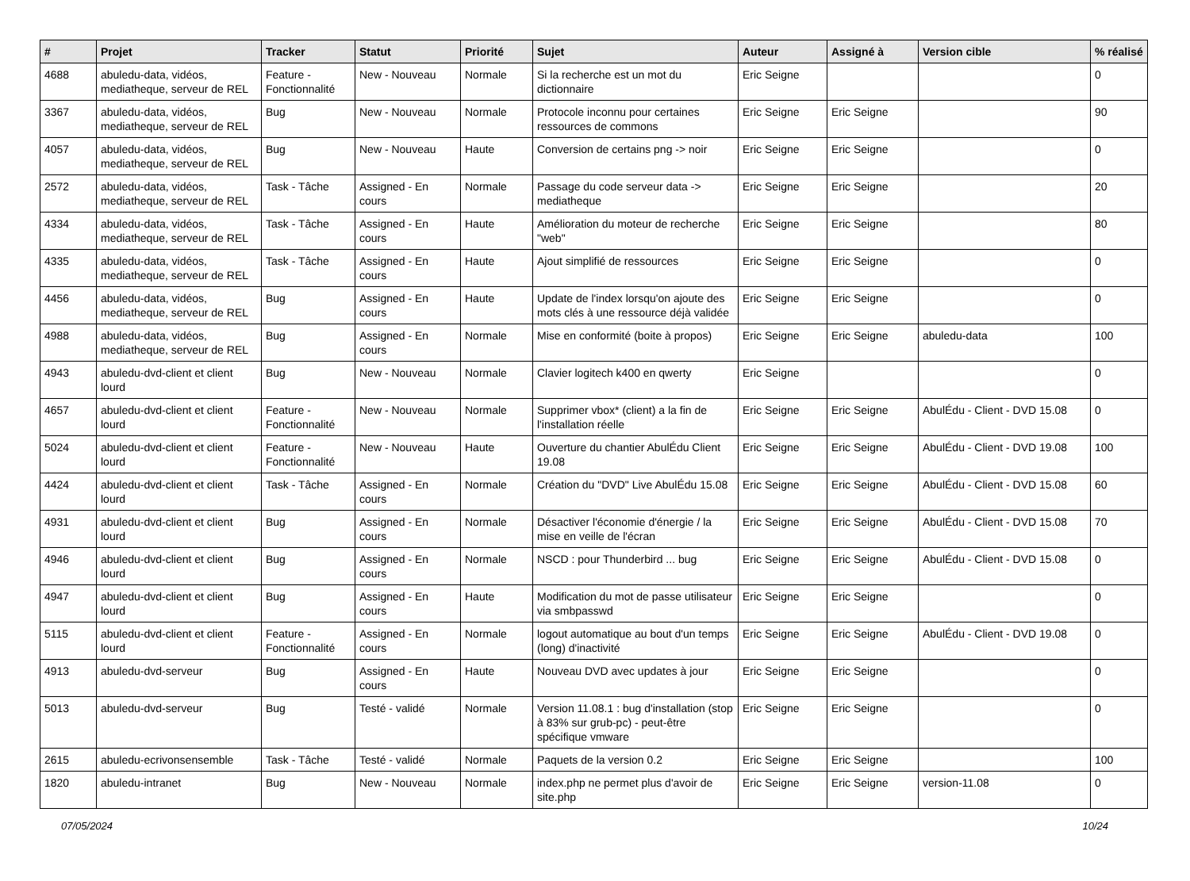| # | Projet | Tracker | Statut | Priorité | Sujet | Auteur | Assigné à | Version cible | % réalisé |
| --- | --- | --- | --- | --- | --- | --- | --- | --- | --- |
| 4688 | abuledu-data, vidéos, mediatheque, serveur de REL | Feature - Fonctionnalité | New - Nouveau | Normale | Si la recherche est un mot du dictionnaire | Eric Seigne | | | 0 |
| 3367 | abuledu-data, vidéos, mediatheque, serveur de REL | Bug | New - Nouveau | Normale | Protocole inconnu pour certaines ressources de commons | Eric Seigne | Eric Seigne | | 90 |
| 4057 | abuledu-data, vidéos, mediatheque, serveur de REL | Bug | New - Nouveau | Haute | Conversion de certains png -> noir | Eric Seigne | Eric Seigne | | 0 |
| 2572 | abuledu-data, vidéos, mediatheque, serveur de REL | Task - Tâche | Assigned - En cours | Normale | Passage du code serveur data -> mediatheque | Eric Seigne | Eric Seigne | | 20 |
| 4334 | abuledu-data, vidéos, mediatheque, serveur de REL | Task - Tâche | Assigned - En cours | Haute | Amélioration du moteur de recherche "web" | Eric Seigne | Eric Seigne | | 80 |
| 4335 | abuledu-data, vidéos, mediatheque, serveur de REL | Task - Tâche | Assigned - En cours | Haute | Ajout simplifié de ressources | Eric Seigne | Eric Seigne | | 0 |
| 4456 | abuledu-data, vidéos, mediatheque, serveur de REL | Bug | Assigned - En cours | Haute | Update de l'index lorsqu'on ajoute des mots clés à une ressource déjà validée | Eric Seigne | Eric Seigne | | 0 |
| 4988 | abuledu-data, vidéos, mediatheque, serveur de REL | Bug | Assigned - En cours | Normale | Mise en conformité (boite à propos) | Eric Seigne | Eric Seigne | abuledu-data | 100 |
| 4943 | abuledu-dvd-client et client lourd | Bug | New - Nouveau | Normale | Clavier logitech k400 en qwerty | Eric Seigne | | | 0 |
| 4657 | abuledu-dvd-client et client lourd | Feature - Fonctionnalité | New - Nouveau | Normale | Supprimer vbox* (client) a la fin de l'installation réelle | Eric Seigne | Eric Seigne | AbulÉdu - Client - DVD 15.08 | 0 |
| 5024 | abuledu-dvd-client et client lourd | Feature - Fonctionnalité | New - Nouveau | Haute | Ouverture du chantier AbulÉdu Client 19.08 | Eric Seigne | Eric Seigne | AbulÉdu - Client - DVD 19.08 | 100 |
| 4424 | abuledu-dvd-client et client lourd | Task - Tâche | Assigned - En cours | Normale | Création du "DVD" Live AbulÉdu 15.08 | Eric Seigne | Eric Seigne | AbulÉdu - Client - DVD 15.08 | 60 |
| 4931 | abuledu-dvd-client et client lourd | Bug | Assigned - En cours | Normale | Désactiver l'économie d'énergie / la mise en veille de l'écran | Eric Seigne | Eric Seigne | AbulÉdu - Client - DVD 15.08 | 70 |
| 4946 | abuledu-dvd-client et client lourd | Bug | Assigned - En cours | Normale | NSCD : pour Thunderbird ... bug | Eric Seigne | Eric Seigne | AbulÉdu - Client - DVD 15.08 | 0 |
| 4947 | abuledu-dvd-client et client lourd | Bug | Assigned - En cours | Haute | Modification du mot de passe utilisateur via smbpasswd | Eric Seigne | Eric Seigne | | 0 |
| 5115 | abuledu-dvd-client et client lourd | Feature - Fonctionnalité | Assigned - En cours | Normale | logout automatique au bout d'un temps (long) d'inactivité | Eric Seigne | Eric Seigne | AbulÉdu - Client - DVD 19.08 | 0 |
| 4913 | abuledu-dvd-serveur | Bug | Assigned - En cours | Haute | Nouveau DVD avec updates à jour | Eric Seigne | Eric Seigne | | 0 |
| 5013 | abuledu-dvd-serveur | Bug | Testé - validé | Normale | Version 11.08.1 : bug d'installation (stop à 83% sur grub-pc) - peut-être spécifique vmware | Eric Seigne | Eric Seigne | | 0 |
| 2615 | abuledu-ecrivonsensemble | Task - Tâche | Testé - validé | Normale | Paquets de la version 0.2 | Eric Seigne | Eric Seigne | | 100 |
| 1820 | abuledu-intranet | Bug | New - Nouveau | Normale | index.php ne permet plus d'avoir de site.php | Eric Seigne | Eric Seigne | version-11.08 | 0 |
07/05/2024 10/24